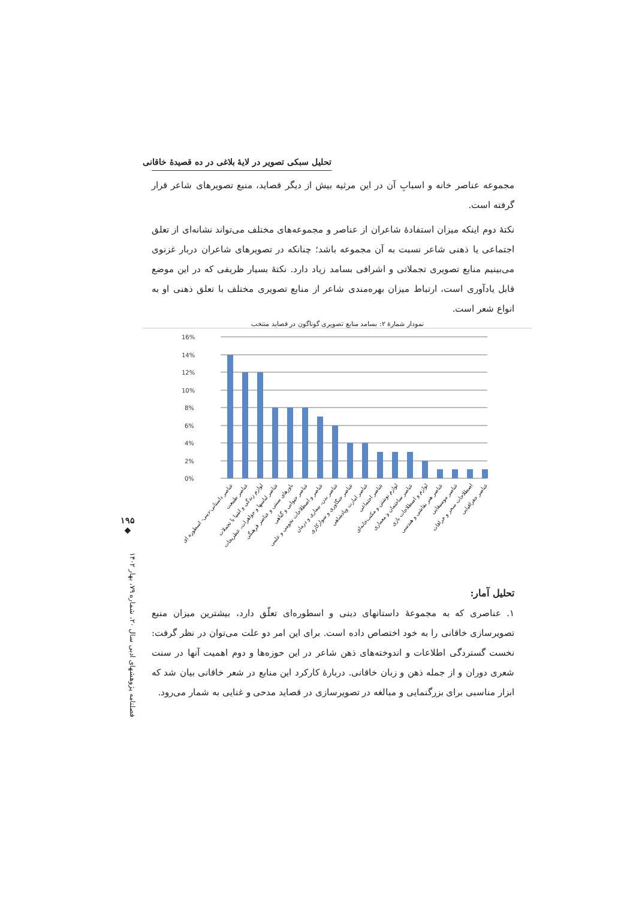تحلیل سبکی تصویر در لایهٔ بلاغی در ده قصیدهٔ خاقانی
مجموعه عناصر خانه و اسبابِ آن در این مرثیه بیش از دیگر قصاید، منبع تصویرهای شاعر قرار گرفته است.
نکتهٔ دوم اینکه میزان استفادهٔ شاعران از عناصر و مجموعه‌های مختلف می‌تواند نشانه‌ای از تعلق اجتماعی یا ذهنی شاعر نسبت به آن مجموعه باشد؛ چنانکه در تصویرهای شاعران دربار غزنوی می‌بینیم منابع تصویری تجملاتی و اشرافی بسامد زیاد دارد. نکتهٔ بسیار ظریفی که در این موضع قابل یادآوری است، ارتباط میزان بهره‌مندی شاعر از منابع تصویری مختلف با تعلق ذهنی او به انواع شعر است.
نمودار شمارهٔ ۲: بسامد منابع تصویری گوناگون در قصاید منتخب
16%
14%
12%
10%
8%
6%
4%
2%
0%
عناصر داستانی-دینی- اسطوره ای
عناصر طبیعت
لوازم زندگی و اشیا یا تجملات
عناصر لباسها و جواهرات، عطریجات
باورهای سنتی و عناصر فرهنگی
عناصر حیوانی و گیاهی
عناصر و اصطلاحات نجومی و علمی
عناصر بدن، بیماری و درمان
عناصر جنگاوری و سوارکاری
عناصر امارت وپادشاهی
عناصر اجتماعی
لوازم نوشتن و مکتب‌خانه‌ای
عناصر ساختمان و معماری
لوازم و اصطلاحات بازی
عناصر هنر نقاشی و هندسی
عناصر موسیقایی
اصطلاحات سحر و خرافات
عناصر جغرافیایی
تحلیل آمار:
۱. عناصری که به مجموعهٔ داستانهای دینی و اسطوره‌ای تعلّق دارد، بیشترین میزان منبع تصویرسازی خاقانی را به خود اختصاص داده است. برای این امر دو علت می‌توان در نظر گرفت: نخست گستردگی اطلاعات و اندوخته‌های ذهن شاعر در این حوزه‌ها و دوم اهمیت آنها در سنت شعری دوران و از جمله ذهن و زبان خاقانی. دربارهٔ کارکرد این منابع در شعر خاقانی بیان شد که ابزار مناسبی برای بزرگنمایی و مبالغه در تصویرسازی در قصاید مدحی و غنایی به شمار می‌رود.
۱۹۵
◆
فصلنامه پژوهشهای ادبی سال ۲۰، شماره ۷۹، بهار ۱۴۰۲